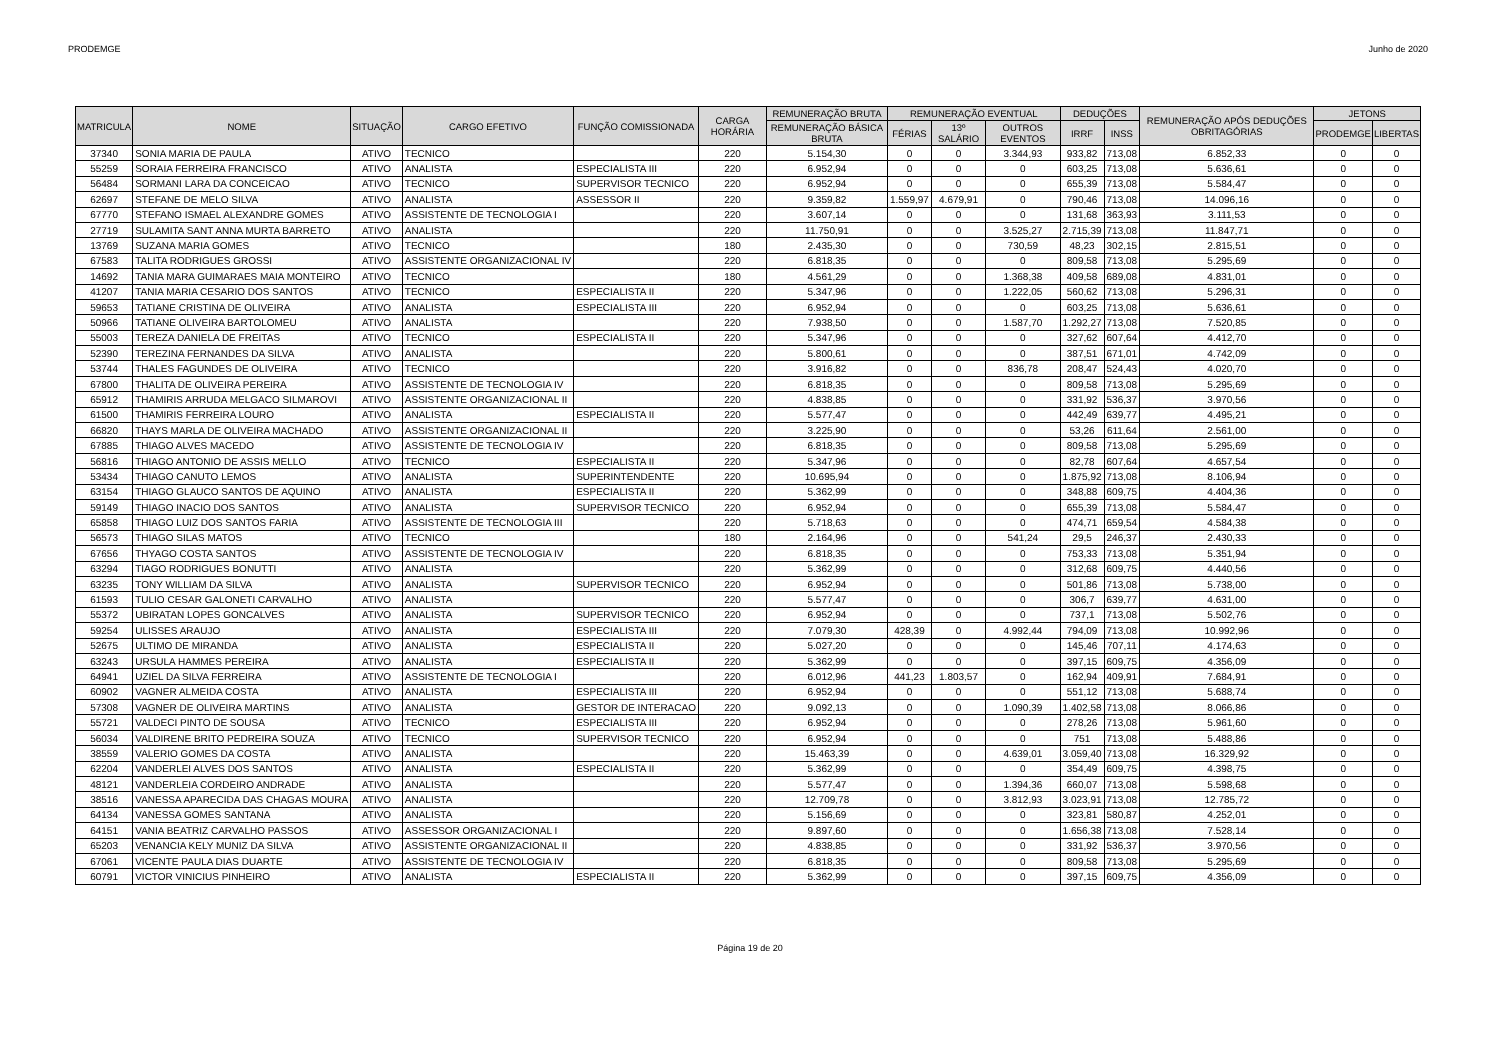PRODEMGE Junho de 2020
| MATRICULA | NOME | SITUAÇÃO | CARGO EFETIVO | FUNÇÃO COMISSIONADA | CARGA HORÁRIA | REMUNERAÇÃO BRUTA | REMUNERAÇÃO EVENTUAL | | | DEDUÇÕES | | REMUNERAÇÃO APÓS DEDUÇÕES OBRITAGÓRIAS | JETONS | |
| --- | --- | --- | --- | --- | --- | --- | --- | --- | --- | --- | --- | --- | --- | --- |
| | | | | | | REMUNERAÇÃO BÁSICA BRUTA | FÉRIAS | 13º SALÁRIO | OUTROS EVENTOS | IRRF | INSS | | PRODEMGE | LIBERTAS |
| 37340 | SONIA MARIA DE PAULA | ATIVO | TECNICO | | 220 | 5.154,30 | 0 | 0 | 3.344,93 | 933,82 | 713,08 | 6.852,33 | 0 | 0 |
| 55259 | SORAIA FERREIRA FRANCISCO | ATIVO | ANALISTA | ESPECIALISTA III | 220 | 6.952,94 | 0 | 0 | 0 | 603,25 | 713,08 | 5.636,61 | 0 | 0 |
| 56484 | SORMANI LARA DA CONCEICAO | ATIVO | TECNICO | SUPERVISOR TECNICO | 220 | 6.952,94 | 0 | 0 | 0 | 655,39 | 713,08 | 5.584,47 | 0 | 0 |
| 62697 | STEFANE DE MELO SILVA | ATIVO | ANALISTA | ASSESSOR II | 220 | 9.359,82 | 1.559,97 | 4.679,91 | 0 | 790,46 | 713,08 | 14.096,16 | 0 | 0 |
| 67770 | STEFANO ISMAEL ALEXANDRE GOMES | ATIVO | ASSISTENTE DE TECNOLOGIA I | | 220 | 3.607,14 | 0 | 0 | 0 | 131,68 | 363,93 | 3.111,53 | 0 | 0 |
| 27719 | SULAMITA SANT ANNA MURTA BARRETO | ATIVO | ANALISTA | | 220 | 11.750,91 | 0 | 0 | 3.525,27 | 2.715,39 | 713,08 | 11.847,71 | 0 | 0 |
| 13769 | SUZANA MARIA GOMES | ATIVO | TECNICO | | 180 | 2.435,30 | 0 | 0 | 730,59 | 48,23 | 302,15 | 2.815,51 | 0 | 0 |
| 67583 | TALITA RODRIGUES GROSSI | ATIVO | ASSISTENTE ORGANIZACIONAL IV | | 220 | 6.818,35 | 0 | 0 | 0 | 809,58 | 713,08 | 5.295,69 | 0 | 0 |
| 14692 | TANIA MARA GUIMARAES MAIA MONTEIRO | ATIVO | TECNICO | | 180 | 4.561,29 | 0 | 0 | 1.368,38 | 409,58 | 689,08 | 4.831,01 | 0 | 0 |
| 41207 | TANIA MARIA CESARIO DOS SANTOS | ATIVO | TECNICO | ESPECIALISTA II | 220 | 5.347,96 | 0 | 0 | 1.222,05 | 560,62 | 713,08 | 5.296,31 | 0 | 0 |
| 59653 | TATIANE CRISTINA DE OLIVEIRA | ATIVO | ANALISTA | ESPECIALISTA III | 220 | 6.952,94 | 0 | 0 | 0 | 603,25 | 713,08 | 5.636,61 | 0 | 0 |
| 50966 | TATIANE OLIVEIRA BARTOLOMEU | ATIVO | ANALISTA | | 220 | 7.938,50 | 0 | 0 | 1.587,70 | 1.292,27 | 713,08 | 7.520,85 | 0 | 0 |
| 55003 | TEREZA DANIELA DE FREITAS | ATIVO | TECNICO | ESPECIALISTA II | 220 | 5.347,96 | 0 | 0 | 0 | 327,62 | 607,64 | 4.412,70 | 0 | 0 |
| 52390 | TEREZINA FERNANDES DA SILVA | ATIVO | ANALISTA | | 220 | 5.800,61 | 0 | 0 | 0 | 387,51 | 671,01 | 4.742,09 | 0 | 0 |
| 53744 | THALES FAGUNDES DE OLIVEIRA | ATIVO | TECNICO | | 220 | 3.916,82 | 0 | 0 | 836,78 | 208,47 | 524,43 | 4.020,70 | 0 | 0 |
| 67800 | THALITA DE OLIVEIRA PEREIRA | ATIVO | ASSISTENTE DE TECNOLOGIA IV | | 220 | 6.818,35 | 0 | 0 | 0 | 809,58 | 713,08 | 5.295,69 | 0 | 0 |
| 65912 | THAMIRIS ARRUDA MELGACO SILMAROVI | ATIVO | ASSISTENTE ORGANIZACIONAL II | | 220 | 4.838,85 | 0 | 0 | 0 | 331,92 | 536,37 | 3.970,56 | 0 | 0 |
| 61500 | THAMIRIS FERREIRA LOURO | ATIVO | ANALISTA | ESPECIALISTA II | 220 | 5.577,47 | 0 | 0 | 0 | 442,49 | 639,77 | 4.495,21 | 0 | 0 |
| 66820 | THAYS MARLA DE OLIVEIRA MACHADO | ATIVO | ASSISTENTE ORGANIZACIONAL II | | 220 | 3.225,90 | 0 | 0 | 0 | 53,26 | 611,64 | 2.561,00 | 0 | 0 |
| 67885 | THIAGO ALVES MACEDO | ATIVO | ASSISTENTE DE TECNOLOGIA IV | | 220 | 6.818,35 | 0 | 0 | 0 | 809,58 | 713,08 | 5.295,69 | 0 | 0 |
| 56816 | THIAGO ANTONIO DE ASSIS MELLO | ATIVO | TECNICO | ESPECIALISTA II | 220 | 5.347,96 | 0 | 0 | 0 | 82,78 | 607,64 | 4.657,54 | 0 | 0 |
| 53434 | THIAGO CANUTO LEMOS | ATIVO | ANALISTA | SUPERINTENDENTE | 220 | 10.695,94 | 0 | 0 | 0 | 1.875,92 | 713,08 | 8.106,94 | 0 | 0 |
| 63154 | THIAGO GLAUCO SANTOS DE AQUINO | ATIVO | ANALISTA | ESPECIALISTA II | 220 | 5.362,99 | 0 | 0 | 0 | 348,88 | 609,75 | 4.404,36 | 0 | 0 |
| 59149 | THIAGO INACIO DOS SANTOS | ATIVO | ANALISTA | SUPERVISOR TECNICO | 220 | 6.952,94 | 0 | 0 | 0 | 655,39 | 713,08 | 5.584,47 | 0 | 0 |
| 65858 | THIAGO LUIZ DOS SANTOS FARIA | ATIVO | ASSISTENTE DE TECNOLOGIA III | | 220 | 5.718,63 | 0 | 0 | 0 | 474,71 | 659,54 | 4.584,38 | 0 | 0 |
| 56573 | THIAGO SILAS MATOS | ATIVO | TECNICO | | 180 | 2.164,96 | 0 | 0 | 541,24 | 29,5 | 246,37 | 2.430,33 | 0 | 0 |
| 67656 | THYAGO COSTA SANTOS | ATIVO | ASSISTENTE DE TECNOLOGIA IV | | 220 | 6.818,35 | 0 | 0 | 0 | 753,33 | 713,08 | 5.351,94 | 0 | 0 |
| 63294 | TIAGO RODRIGUES BONUTTI | ATIVO | ANALISTA | | 220 | 5.362,99 | 0 | 0 | 0 | 312,68 | 609,75 | 4.440,56 | 0 | 0 |
| 63235 | TONY WILLIAM DA SILVA | ATIVO | ANALISTA | SUPERVISOR TECNICO | 220 | 6.952,94 | 0 | 0 | 0 | 501,86 | 713,08 | 5.738,00 | 0 | 0 |
| 61593 | TULIO CESAR GALONETI CARVALHO | ATIVO | ANALISTA | | 220 | 5.577,47 | 0 | 0 | 0 | 306,7 | 639,77 | 4.631,00 | 0 | 0 |
| 55372 | UBIRATAN LOPES GONCALVES | ATIVO | ANALISTA | SUPERVISOR TECNICO | 220 | 6.952,94 | 0 | 0 | 0 | 737,1 | 713,08 | 5.502,76 | 0 | 0 |
| 59254 | ULISSES ARAUJO | ATIVO | ANALISTA | ESPECIALISTA III | 220 | 7.079,30 | 428,39 | 0 | 4.992,44 | 794,09 | 713,08 | 10.992,96 | 0 | 0 |
| 52675 | ULTIMO DE MIRANDA | ATIVO | ANALISTA | ESPECIALISTA II | 220 | 5.027,20 | 0 | 0 | 0 | 145,46 | 707,11 | 4.174,63 | 0 | 0 |
| 63243 | URSULA HAMMES PEREIRA | ATIVO | ANALISTA | ESPECIALISTA II | 220 | 5.362,99 | 0 | 0 | 0 | 397,15 | 609,75 | 4.356,09 | 0 | 0 |
| 64941 | UZIEL DA SILVA FERREIRA | ATIVO | ASSISTENTE DE TECNOLOGIA I | | 220 | 6.012,96 | 441,23 | 1.803,57 | 0 | 162,94 | 409,91 | 7.684,91 | 0 | 0 |
| 60902 | VAGNER ALMEIDA COSTA | ATIVO | ANALISTA | ESPECIALISTA III | 220 | 6.952,94 | 0 | 0 | 0 | 551,12 | 713,08 | 5.688,74 | 0 | 0 |
| 57308 | VAGNER DE OLIVEIRA MARTINS | ATIVO | ANALISTA | GESTOR DE INTERACAO | 220 | 9.092,13 | 0 | 0 | 1.090,39 | 1.402,58 | 713,08 | 8.066,86 | 0 | 0 |
| 55721 | VALDECI PINTO DE SOUSA | ATIVO | TECNICO | ESPECIALISTA III | 220 | 6.952,94 | 0 | 0 | 0 | 278,26 | 713,08 | 5.961,60 | 0 | 0 |
| 56034 | VALDIRENE BRITO PEDREIRA SOUZA | ATIVO | TECNICO | SUPERVISOR TECNICO | 220 | 6.952,94 | 0 | 0 | 0 | 751 | 713,08 | 5.488,86 | 0 | 0 |
| 38559 | VALERIO GOMES DA COSTA | ATIVO | ANALISTA | | 220 | 15.463,39 | 0 | 0 | 4.639,01 | 3.059,40 | 713,08 | 16.329,92 | 0 | 0 |
| 62204 | VANDERLEI ALVES DOS SANTOS | ATIVO | ANALISTA | ESPECIALISTA II | 220 | 5.362,99 | 0 | 0 | 0 | 354,49 | 609,75 | 4.398,75 | 0 | 0 |
| 48121 | VANDERLEIA CORDEIRO ANDRADE | ATIVO | ANALISTA | | 220 | 5.577,47 | 0 | 0 | 1.394,36 | 660,07 | 713,08 | 5.598,68 | 0 | 0 |
| 38516 | VANESSA APARECIDA DAS CHAGAS MOURA | ATIVO | ANALISTA | | 220 | 12.709,78 | 0 | 0 | 3.812,93 | 3.023,91 | 713,08 | 12.785,72 | 0 | 0 |
| 64134 | VANESSA GOMES SANTANA | ATIVO | ANALISTA | | 220 | 5.156,69 | 0 | 0 | 0 | 323,81 | 580,87 | 4.252,01 | 0 | 0 |
| 64151 | VANIA BEATRIZ CARVALHO PASSOS | ATIVO | ASSESSOR ORGANIZACIONAL I | | 220 | 9.897,60 | 0 | 0 | 0 | 1.656,38 | 713,08 | 7.528,14 | 0 | 0 |
| 65203 | VENANCIA KELY MUNIZ DA SILVA | ATIVO | ASSISTENTE ORGANIZACIONAL II | | 220 | 4.838,85 | 0 | 0 | 0 | 331,92 | 536,37 | 3.970,56 | 0 | 0 |
| 67061 | VICENTE PAULA DIAS DUARTE | ATIVO | ASSISTENTE DE TECNOLOGIA IV | | 220 | 6.818,35 | 0 | 0 | 0 | 809,58 | 713,08 | 5.295,69 | 0 | 0 |
| 60791 | VICTOR VINICIUS PINHEIRO | ATIVO | ANALISTA | ESPECIALISTA II | 220 | 5.362,99 | 0 | 0 | 0 | 397,15 | 609,75 | 4.356,09 | 0 | 0 |
Página 19 de 20